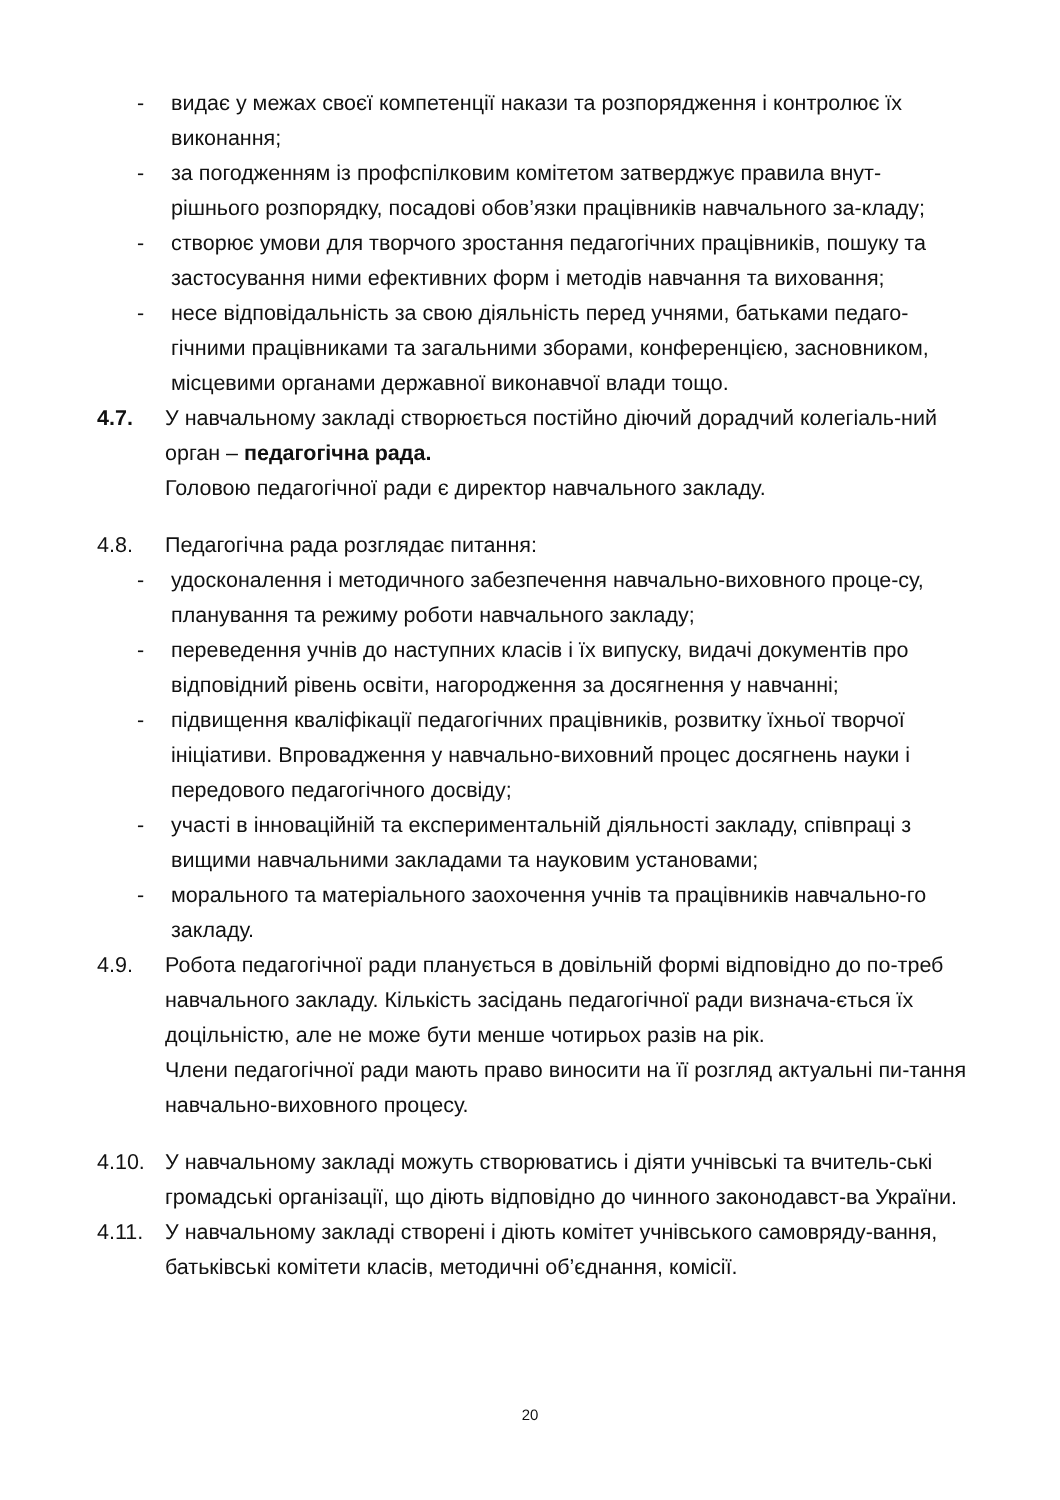- видає у межах своєї компетенції накази та розпорядження і контролює їх виконання;
- за погодженням із профспілковим комітетом затверджує правила внут-рішнього розпорядку, посадові обов’язки працівників навчального за-кладу;
- створює умови для творчого зростання педагогічних працівників, пошуку та застосування ними ефективних форм і методів навчання та виховання;
- несе відповідальність за свою діяльність перед учнями, батьками педаго-гічними працівниками та загальними зборами, конференцією, засновником, місцевими органами державної виконавчої влади тощо.
4.7. У навчальному закладі створюється постійно діючий дорадчий колегіаль-ний орган – педагогічна рада.
Головою педагогічної ради є директор навчального закладу.
4.8. Педагогічна рада розглядає питання:
- удосконалення і методичного забезпечення навчально-виховного проце-су, планування та режиму роботи навчального закладу;
- переведення учнів до наступних класів і їх випуску, видачі документів про відповідний рівень освіти, нагородження за досягнення у навчанні;
- підвищення кваліфікації педагогічних працівників, розвитку їхньої творчої ініціативи. Впровадження у навчально-виховний процес досягнень науки і передового педагогічного досвіду;
- участі в інноваційній та експериментальній діяльності закладу, співпраці з вищими навчальними закладами та науковим установами;
- морального та матеріального заохочення учнів та працівників навчально-го закладу.
4.9. Робота педагогічної ради планується в довільній формі відповідно до по-треб навчального закладу. Кількість засідань педагогічної ради визнача-ється їх доцільністю, але не може бути менше чотирьох разів на рік.
Члени педагогічної ради мають право виносити на її розгляд актуальні пи-тання навчально-виховного процесу.
4.10. У навчальному закладі можуть створюватись і діяти учнівські та вчитель-ські громадські організації, що діють відповідно до чинного законодавст-ва України.
4.11. У навчальному закладі створені і діють комітет учнівського самовряду-вання, батьківські комітети класів, методичні об’єднання, комісії.
20